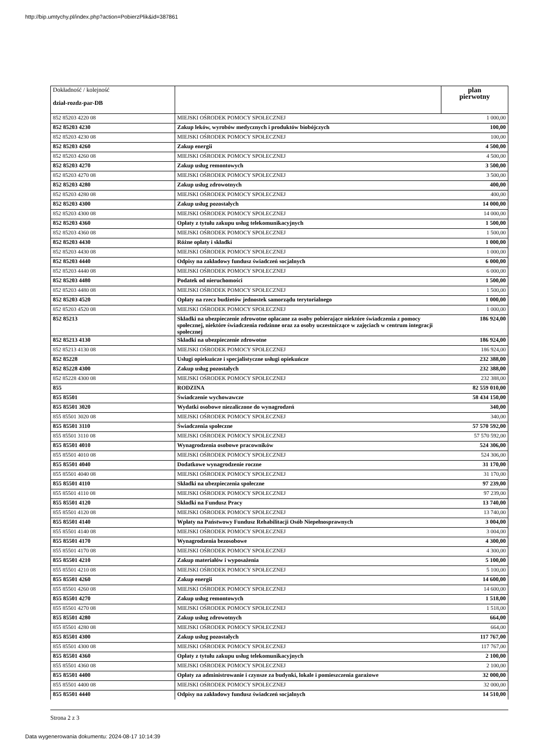http://bip.umtychy.pl/index.php?action=PobierzPlik&id=387861
| Dokładność / kolejność dział-rozdz-par-DB | | plan pierwotny |
| 852 85203 4220 08 | MIEJSKI OŚRODEK POMOCY SPOŁECZNEJ | 1 000,00 |
| 852 85203 4230 | Zakup leków, wyrobów medycznych i produktów biobójczych | 100,00 |
| 852 85203 4230 08 | MIEJSKI OŚRODEK POMOCY SPOŁECZNEJ | 100,00 |
| 852 85203 4260 | Zakup energii | 4 500,00 |
| 852 85203 4260 08 | MIEJSKI OŚRODEK POMOCY SPOŁECZNEJ | 4 500,00 |
| 852 85203 4270 | Zakup usług remontowych | 3 500,00 |
| 852 85203 4270 08 | MIEJSKI OŚRODEK POMOCY SPOŁECZNEJ | 3 500,00 |
| 852 85203 4280 | Zakup usług zdrowotnych | 400,00 |
| 852 85203 4280 08 | MIEJSKI OŚRODEK POMOCY SPOŁECZNEJ | 400,00 |
| 852 85203 4300 | Zakup usług pozostałych | 14 000,00 |
| 852 85203 4300 08 | MIEJSKI OŚRODEK POMOCY SPOŁECZNEJ | 14 000,00 |
| 852 85203 4360 | Opłaty z tytułu zakupu usług telekomunikacyjnych | 1 500,00 |
| 852 85203 4360 08 | MIEJSKI OŚRODEK POMOCY SPOŁECZNEJ | 1 500,00 |
| 852 85203 4430 | Różne opłaty i składki | 1 000,00 |
| 852 85203 4430 08 | MIEJSKI OŚRODEK POMOCY SPOŁECZNEJ | 1 000,00 |
| 852 85203 4440 | Odpisy na zakładowy fundusz świadczeń socjalnych | 6 000,00 |
| 852 85203 4440 08 | MIEJSKI OŚRODEK POMOCY SPOŁECZNEJ | 6 000,00 |
| 852 85203 4480 | Podatek od nieruchomości | 1 500,00 |
| 852 85203 4480 08 | MIEJSKI OŚRODEK POMOCY SPOŁECZNEJ | 1 500,00 |
| 852 85203 4520 | Opłaty na rzecz budżetów jednostek samorządu terytorialnego | 1 000,00 |
| 852 85203 4520 08 | MIEJSKI OŚRODEK POMOCY SPOŁECZNEJ | 1 000,00 |
| 852 85213 | Składki na ubezpieczenie zdrowotne opłacane za osoby pobierające niektóre świadczenia z pomocy społecznej, niektóre świadczenia rodzinne oraz za osoby uczestniczące w zajęciach w centrum integracji społecznej | 186 924,00 |
| 852 85213 4130 | Składki na ubezpieczenie zdrowotne | 186 924,00 |
| 852 85213 4130 08 | MIEJSKI OŚRODEK POMOCY SPOŁECZNEJ | 186 924,00 |
| 852 85228 | Usługi opiekuńcze i specjalistyczne usługi opiekuńcze | 232 388,00 |
| 852 85228 4300 | Zakup usług pozostałych | 232 388,00 |
| 852 85228 4300 08 | MIEJSKI OŚRODEK POMOCY SPOŁECZNEJ | 232 388,00 |
| 855 | RODZINA | 82 559 010,00 |
| 855 85501 | Świadczenie wychowawcze | 58 434 150,00 |
| 855 85501 3020 | Wydatki osobowe niezaliczone do wynagrodzeń | 340,00 |
| 855 85501 3020 08 | MIEJSKI OŚRODEK POMOCY SPOŁECZNEJ | 340,00 |
| 855 85501 3110 | Świadczenia społeczne | 57 570 592,00 |
| 855 85501 3110 08 | MIEJSKI OŚRODEK POMOCY SPOŁECZNEJ | 57 570 592,00 |
| 855 85501 4010 | Wynagrodzenia osobowe pracowników | 524 306,00 |
| 855 85501 4010 08 | MIEJSKI OŚRODEK POMOCY SPOŁECZNEJ | 524 306,00 |
| 855 85501 4040 | Dodatkowe wynagrodzenie roczne | 31 170,00 |
| 855 85501 4040 08 | MIEJSKI OŚRODEK POMOCY SPOŁECZNEJ | 31 170,00 |
| 855 85501 4110 | Składki na ubezpieczenia społeczne | 97 239,00 |
| 855 85501 4110 08 | MIEJSKI OŚRODEK POMOCY SPOŁECZNEJ | 97 239,00 |
| 855 85501 4120 | Składki na Fundusz Pracy | 13 740,00 |
| 855 85501 4120 08 | MIEJSKI OŚRODEK POMOCY SPOŁECZNEJ | 13 740,00 |
| 855 85501 4140 | Wpłaty na Państwowy Fundusz Rehabilitacji Osób Niepełnosprawnych | 3 004,00 |
| 855 85501 4140 08 | MIEJSKI OŚRODEK POMOCY SPOŁECZNEJ | 3 004,00 |
| 855 85501 4170 | Wynagrodzenia bezosobowe | 4 300,00 |
| 855 85501 4170 08 | MIEJSKI OŚRODEK POMOCY SPOŁECZNEJ | 4 300,00 |
| 855 85501 4210 | Zakup materiałów i wyposażenia | 5 100,00 |
| 855 85501 4210 08 | MIEJSKI OŚRODEK POMOCY SPOŁECZNEJ | 5 100,00 |
| 855 85501 4260 | Zakup energii | 14 600,00 |
| 855 85501 4260 08 | MIEJSKI OŚRODEK POMOCY SPOŁECZNEJ | 14 600,00 |
| 855 85501 4270 | Zakup usług remontowych | 1 518,00 |
| 855 85501 4270 08 | MIEJSKI OŚRODEK POMOCY SPOŁECZNEJ | 1 518,00 |
| 855 85501 4280 | Zakup usług zdrowotnych | 664,00 |
| 855 85501 4280 08 | MIEJSKI OŚRODEK POMOCY SPOŁECZNEJ | 664,00 |
| 855 85501 4300 | Zakup usług pozostałych | 117 767,00 |
| 855 85501 4300 08 | MIEJSKI OŚRODEK POMOCY SPOŁECZNEJ | 117 767,00 |
| 855 85501 4360 | Opłaty z tytułu zakupu usług telekomunikacyjnych | 2 100,00 |
| 855 85501 4360 08 | MIEJSKI OŚRODEK POMOCY SPOŁECZNEJ | 2 100,00 |
| 855 85501 4400 | Opłaty za administrowanie i czynsze za budynki, lokale i pomieszczenia garażowe | 32 000,00 |
| 855 85501 4400 08 | MIEJSKI OŚRODEK POMOCY SPOŁECZNEJ | 32 000,00 |
| 855 85501 4440 | Odpisy na zakładowy fundusz świadczeń socjalnych | 14 510,00 |
Strona 2 z 3
Data wygenerowania dokumentu: 2024-08-17 10:14:39